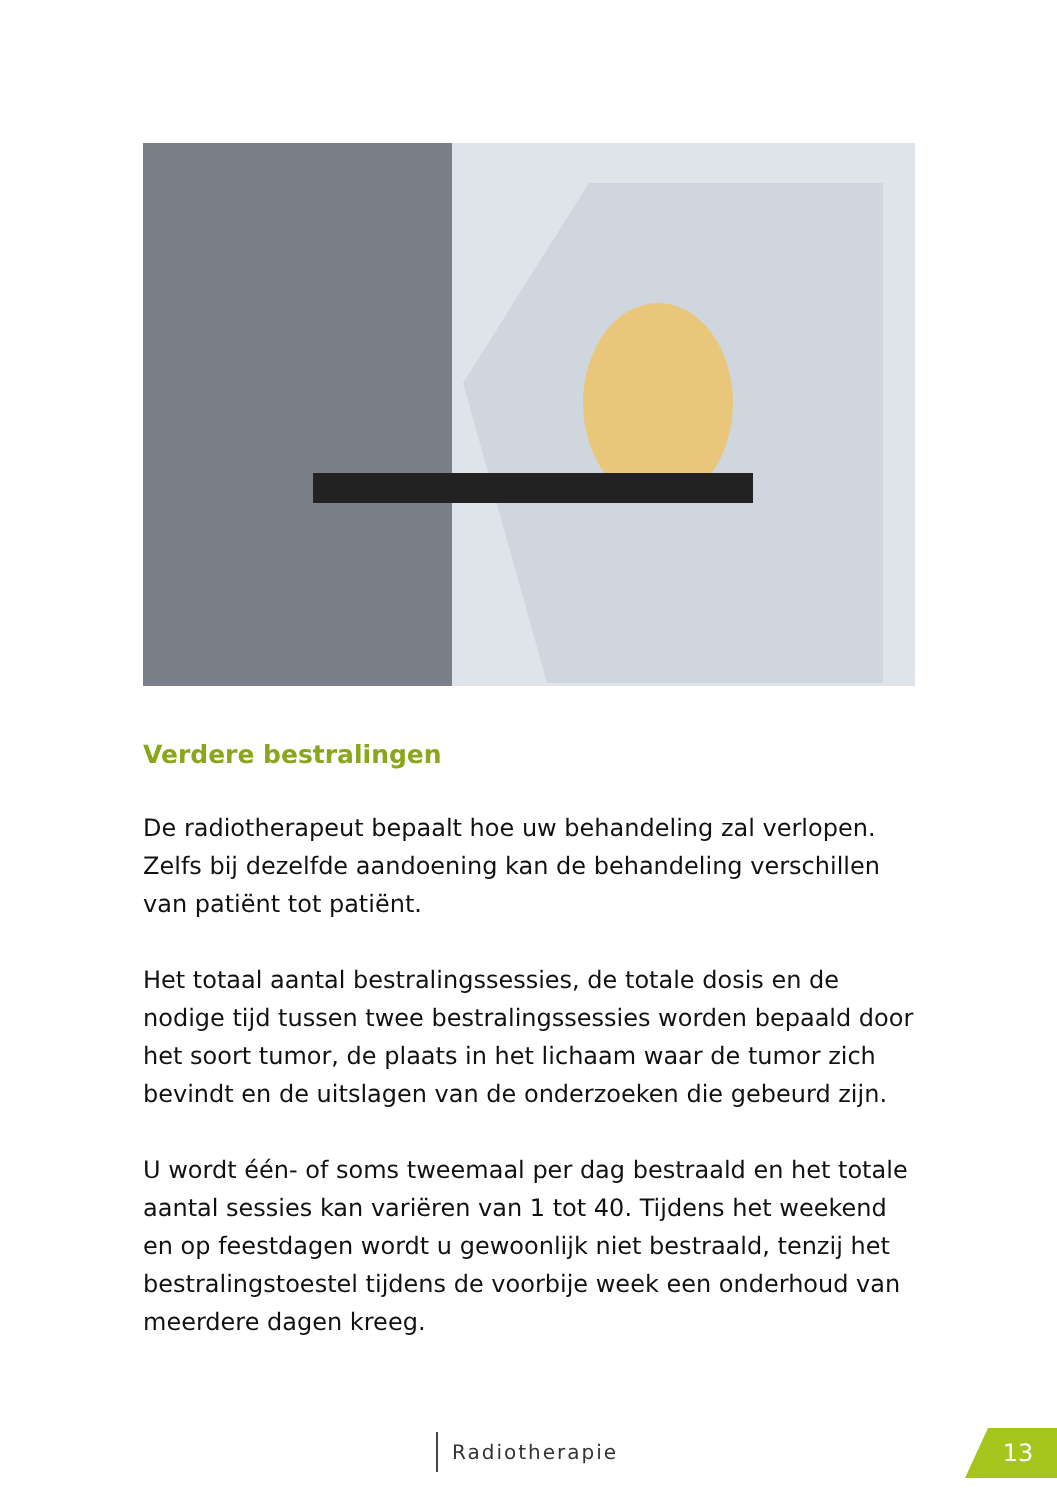Verdere bestralingen
De radiotherapeut bepaalt hoe uw behandeling zal verlopen. Zelfs bij dezelfde aandoening kan de behandeling verschillen van patiënt tot patiënt.
Het totaal aantal bestralingssessies, de totale dosis en de nodige tijd tussen twee bestralingssessies worden bepaald door het soort tumor, de plaats in het lichaam waar de tumor zich bevindt en de uitslagen van de onderzoeken die gebeurd zijn.
U wordt één- of soms tweemaal per dag bestraald en het totale aantal sessies kan variëren van 1 tot 40. Tijdens het weekend en op feestdagen wordt u gewoonlijk niet bestraald, tenzij het bestralingstoestel tijdens de voorbije week een onderhoud van meerdere dagen kreeg.
Radiotherapie 13